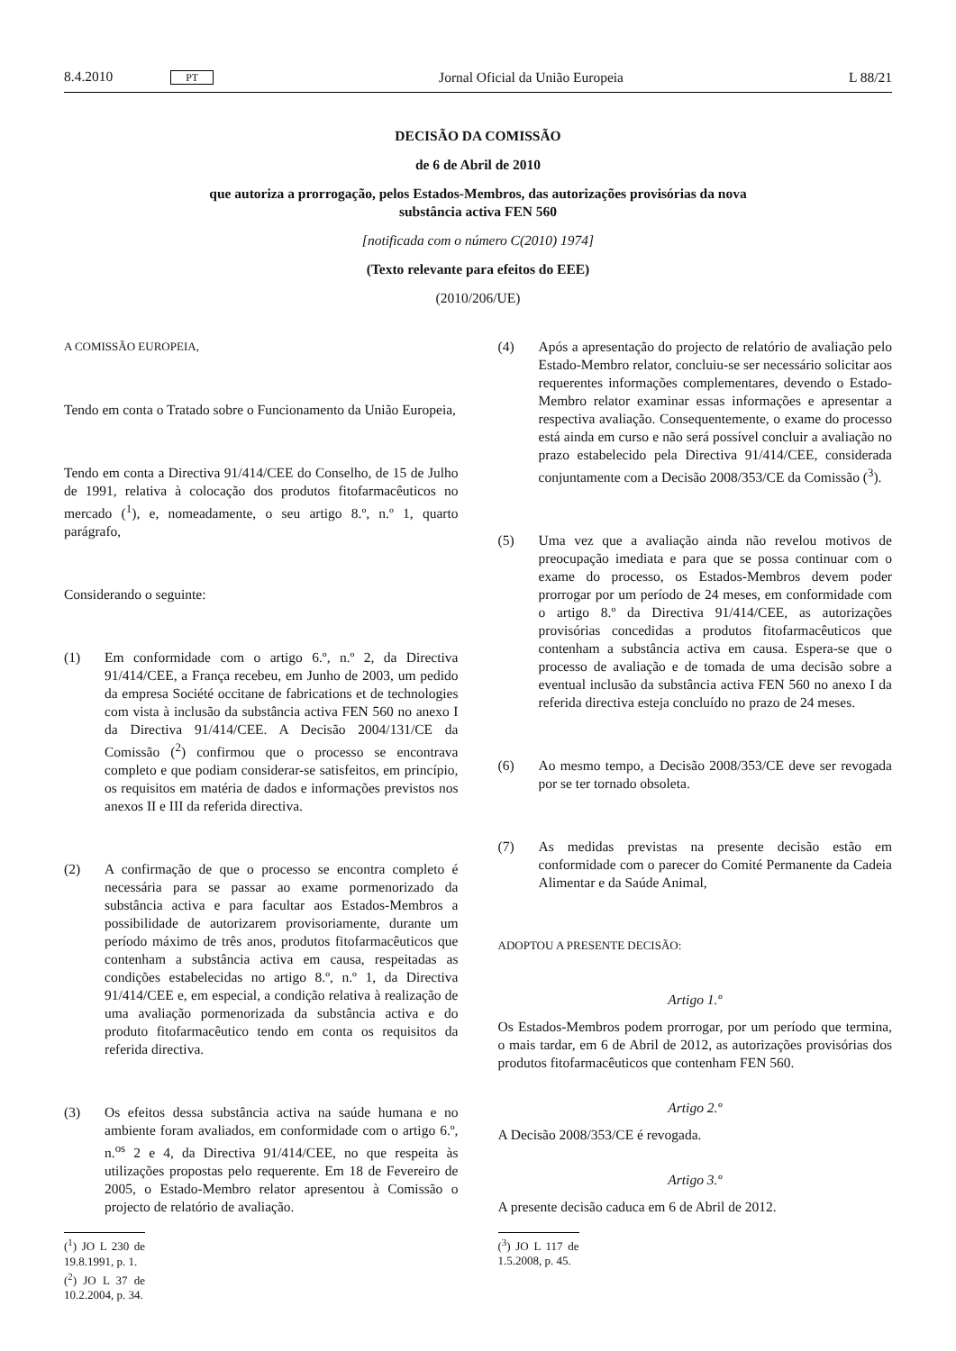8.4.2010 PT Jornal Oficial da União Europeia L 88/21
DECISÃO DA COMISSÃO
de 6 de Abril de 2010
que autoriza a prorrogação, pelos Estados-Membros, das autorizações provisórias da nova
substância activa FEN 560
[notificada com o número C(2010) 1974]
(Texto relevante para efeitos do EEE)
(2010/206/UE)
A COMISSÃO EUROPEIA,
Tendo em conta o Tratado sobre o Funcionamento da União Europeia,
Tendo em conta a Directiva 91/414/CEE do Conselho, de 15 de Julho de 1991, relativa à colocação dos produtos fitofarmacêuticos no mercado (<sup>1</sup>), e, nomeadamente, o seu artigo 8.º, n.º 1, quarto parágrafo,
Considerando o seguinte:
(1) Em conformidade com o artigo 6.º, n.º 2, da Directiva 91/414/CEE, a França recebeu, em Junho de 2003, um pedido da empresa Société occitane de fabrications et de technologies com vista à inclusão da substância activa FEN 560 no anexo I da Directiva 91/414/CEE. A Decisão 2004/131/CE da Comissão (<sup>2</sup>) confirmou que o processo se encontrava completo e que podiam considerar-se satisfeitos, em princípio, os requisitos em matéria de dados e informações previstos nos anexos II e III da referida directiva.
(2) A confirmação de que o processo se encontra completo é necessária para se passar ao exame pormenorizado da substância activa e para facultar aos Estados-Membros a possibilidade de autorizarem provisoriamente, durante um período máximo de três anos, produtos fitofarmacêuticos que contenham a substância activa em causa, respeitadas as condições estabelecidas no artigo 8.º, n.º 1, da Directiva 91/414/CEE e, em especial, a condição relativa à realização de uma avaliação pormenorizada da substância activa e do produto fitofarmacêutico tendo em conta os requisitos da referida directiva.
(3) Os efeitos dessa substância activa na saúde humana e no ambiente foram avaliados, em conformidade com o artigo 6.º, n.<sup>os</sup> 2 e 4, da Directiva 91/414/CEE, no que respeita às utilizações propostas pelo requerente. Em 18 de Fevereiro de 2005, o Estado-Membro relator apresentou à Comissão o projecto de relatório de avaliação.
(<sup>1</sup>) JO L 230 de 19.8.1991, p. 1.
(<sup>2</sup>) JO L 37 de 10.2.2004, p. 34.
(4) Após a apresentação do projecto de relatório de avaliação pelo Estado-Membro relator, concluiu-se ser necessário solicitar aos requerentes informações complementares, devendo o Estado-Membro relator examinar essas informações e apresentar a respectiva avaliação. Consequentemente, o exame do processo está ainda em curso e não será possível concluir a avaliação no prazo estabelecido pela Directiva 91/414/CEE, considerada conjuntamente com a Decisão 2008/353/CE da Comissão (<sup>3</sup>).
(5) Uma vez que a avaliação ainda não revelou motivos de preocupação imediata e para que se possa continuar com o exame do processo, os Estados-Membros devem poder prorrogar por um período de 24 meses, em conformidade com o artigo 8.º da Directiva 91/414/CEE, as autorizações provisórias concedidas a produtos fitofarmacêuticos que contenham a substância activa em causa. Espera-se que o processo de avaliação e de tomada de uma decisão sobre a eventual inclusão da substância activa FEN 560 no anexo I da referida directiva esteja concluído no prazo de 24 meses.
(6) Ao mesmo tempo, a Decisão 2008/353/CE deve ser revogada por se ter tornado obsoleta.
(7) As medidas previstas na presente decisão estão em conformidade com o parecer do Comité Permanente da Cadeia Alimentar e da Saúde Animal,
ADOPTOU A PRESENTE DECISÃO:
Artigo 1.º
Os Estados-Membros podem prorrogar, por um período que termina, o mais tardar, em 6 de Abril de 2012, as autorizações provisórias dos produtos fitofarmacêuticos que contenham FEN 560.
Artigo 2.º
A Decisão 2008/353/CE é revogada.
Artigo 3.º
A presente decisão caduca em 6 de Abril de 2012.
(<sup>3</sup>) JO L 117 de 1.5.2008, p. 45.